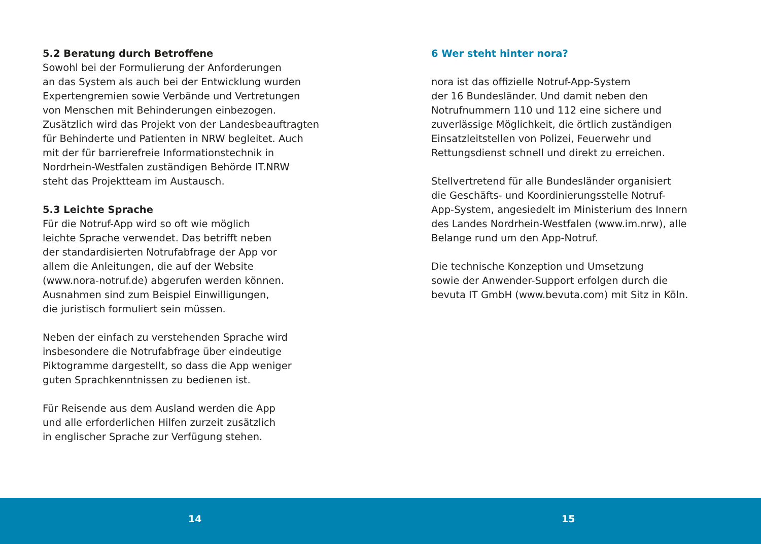5.2 Beratung durch Betroffene
Sowohl bei der Formulierung der Anforderungen
an das System als auch bei der Entwicklung wurden
Expertengremien sowie Verbände und Vertretungen
von Menschen mit Behinderungen einbezogen.
Zusätzlich wird das Projekt von der Landesbeauftragten
für Behinderte und Patienten in NRW begleitet. Auch
mit der für barrierefreie Informationstechnik in
Nordrhein-Westfalen zuständigen Behörde IT.NRW
steht das Projektteam im Austausch.
5.3 Leichte Sprache
Für die Notruf-App wird so oft wie möglich
leichte Sprache verwendet. Das betrifft neben
der standardisierten Notrufabfrage der App vor
allem die Anleitungen, die auf der Website
(www.nora-notruf.de) abgerufen werden können.
Ausnahmen sind zum Beispiel Einwilligungen,
die juristisch formuliert sein müssen.
Neben der einfach zu verstehenden Sprache wird
insbesondere die Notrufabfrage über eindeutige
Piktogramme dargestellt, so dass die App weniger
guten Sprachkenntnissen zu bedienen ist.
Für Reisende aus dem Ausland werden die App
und alle erforderlichen Hilfen zurzeit zusätzlich
in englischer Sprache zur Verfügung stehen.
6 Wer steht hinter nora?
nora ist das offizielle Notruf-App-System
der 16 Bundesländer. Und damit neben den
Notrufnummern 110 und 112 eine sichere und
zuverlässige Möglichkeit, die örtlich zuständigen
Einsatzleitstellen von Polizei, Feuerwehr und
Rettungsdienst schnell und direkt zu erreichen.
Stellvertretend für alle Bundesländer organisiert
die Geschäfts- und Koordinierungsstelle Notruf-
App-System, angesiedelt im Ministerium des Innern
des Landes Nordrhein-Westfalen (www.im.nrw), alle
Belange rund um den App-Notruf.
Die technische Konzeption und Umsetzung
sowie der Anwender-Support erfolgen durch die
bevuta IT GmbH (www.bevuta.com) mit Sitz in Köln.
14 15